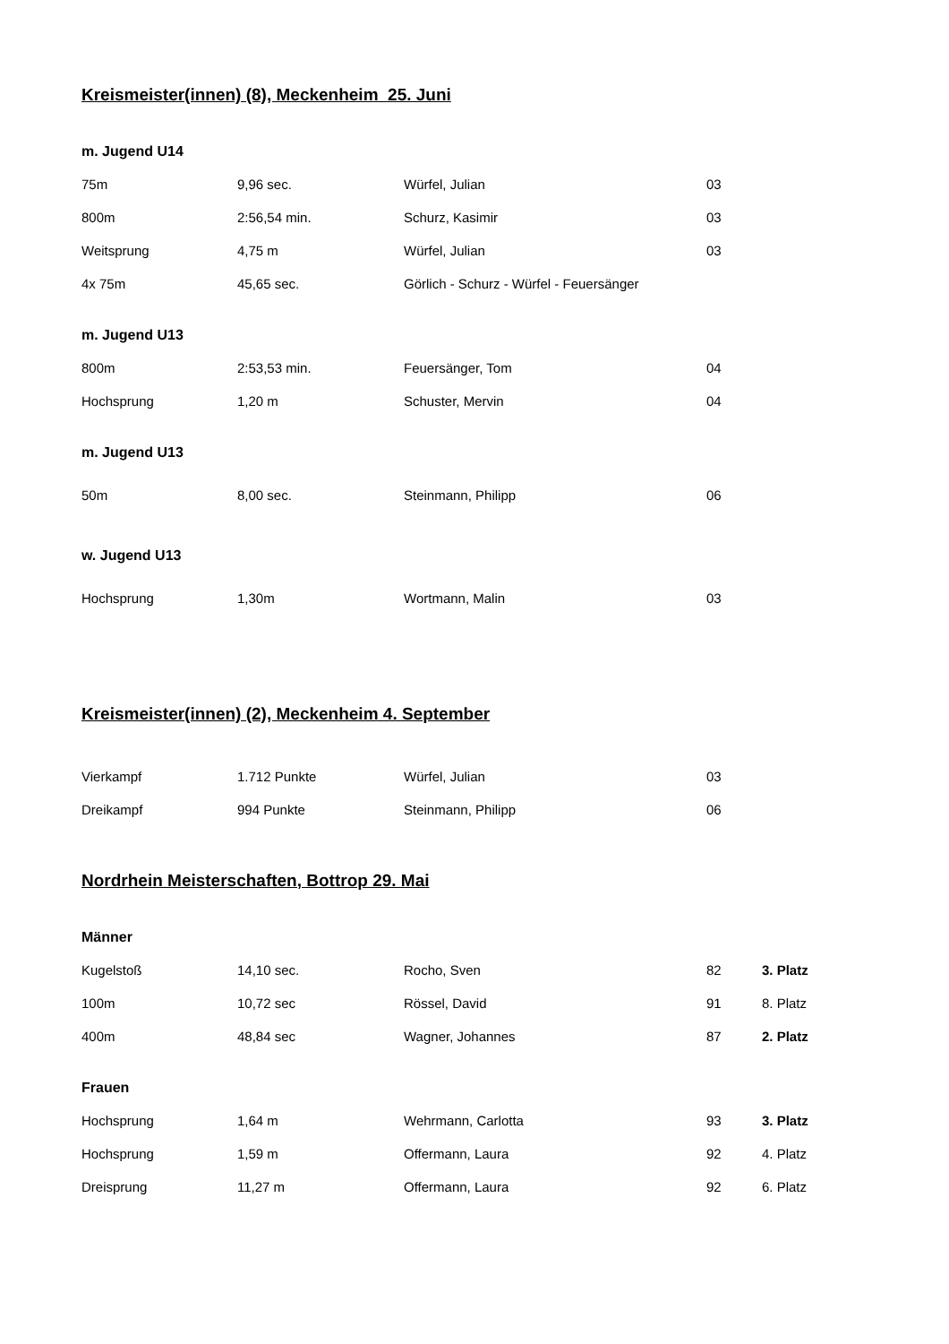Kreismeister(innen) (8), Meckenheim 25. Juni
m. Jugend U14
| 75m | 9,96 sec. | Würfel, Julian | 03 |
| 800m | 2:56,54 min. | Schurz, Kasimir | 03 |
| Weitsprung | 4,75 m | Würfel, Julian | 03 |
| 4x 75m | 45,65 sec. | Görlich - Schurz - Würfel - Feuersänger | |
m. Jugend U13
| 800m | 2:53,53 min. | Feuersänger, Tom | 04 |
| Hochsprung | 1,20 m | Schuster, Mervin | 04 |
m. Jugend U13
| 50m | 8,00 sec. | Steinmann, Philipp | 06 |
w. Jugend U13
| Hochsprung | 1,30m | Wortmann, Malin | 03 |
Kreismeister(innen) (2), Meckenheim 4. September
| Vierkampf | 1.712 Punkte | Würfel, Julian | 03 |
| Dreikampf | 994 Punkte | Steinmann, Philipp | 06 |
Nordrhein Meisterschaften, Bottrop 29. Mai
Männer
| Kugelstoß | 14,10 sec. | Rocho, Sven | 82 | 3. Platz |
| 100m | 10,72 sec | Rössel, David | 91 | 8. Platz |
| 400m | 48,84 sec | Wagner, Johannes | 87 | 2. Platz |
Frauen
| Hochsprung | 1,64 m | Wehrmann, Carlotta | 93 | 3. Platz |
| Hochsprung | 1,59 m | Offermann, Laura | 92 | 4. Platz |
| Dreisprung | 11,27 m | Offermann, Laura | 92 | 6. Platz |